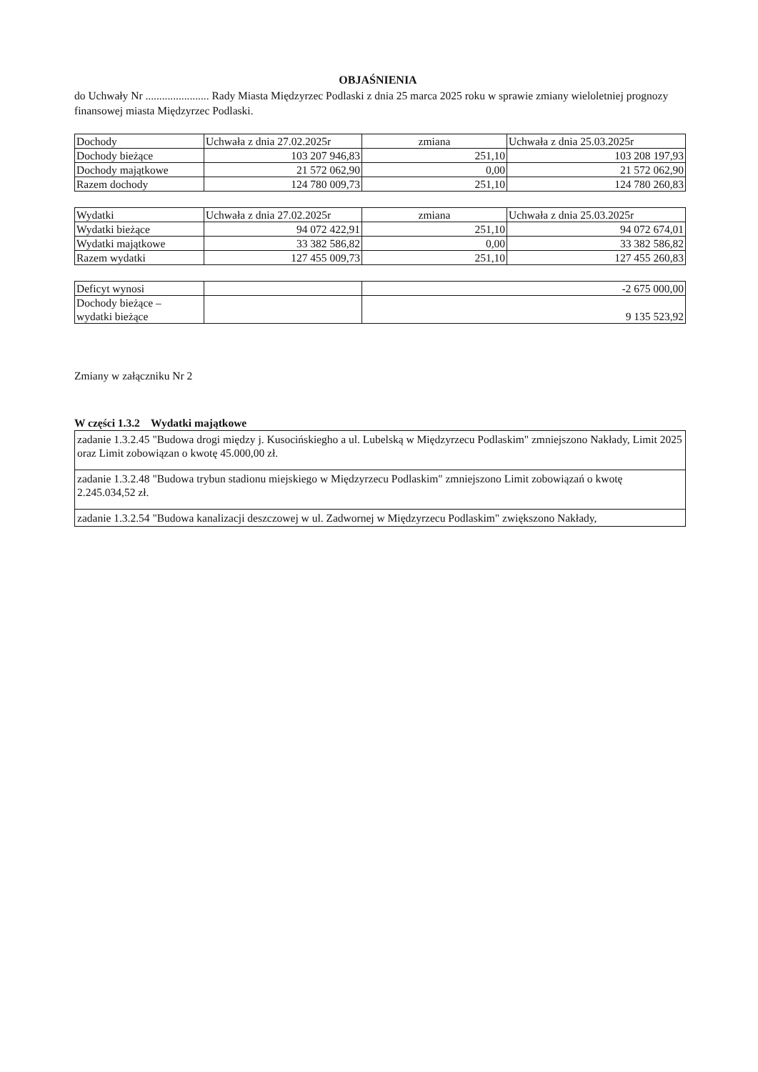OBJAŚNIENIA
do Uchwały Nr ....................... Rady Miasta Międzyrzec Podlaski z dnia 25 marca 2025 roku w sprawie zmiany wieloletniej prognozy finansowej miasta Międzyrzec Podlaski.
| Dochody | Uchwała z dnia 27.02.2025r | zmiana | Uchwała z dnia 25.03.2025r |
| Dochody bieżące | 103 207 946,83 | 251,10 | 103 208 197,93 |
| Dochody majątkowe | 21 572 062,90 | 0,00 | 21 572 062,90 |
| Razem dochody | 124 780 009,73 | 251,10 | 124 780 260,83 |
| Wydatki | Uchwała z dnia 27.02.2025r | zmiana | Uchwała z dnia 25.03.2025r |
| Wydatki bieżące | 94 072 422,91 | 251,10 | 94 072 674,01 |
| Wydatki majątkowe | 33 382 586,82 | 0,00 | 33 382 586,82 |
| Razem wydatki | 127 455 009,73 | 251,10 | 127 455 260,83 |
| Deficyt wynosi | | -2 675 000,00 |
| Dochody bieżące – wydatki bieżące | | 9 135 523,92 |
Zmiany w załączniku Nr 2
W części 1.3.2 Wydatki majątkowe
| zadanie 1.3.2.45 "Budowa drogi między j. Kusocińskiegho a ul. Lubelską w Międzyrzecu Podlaskim" zmniejszono Nakłady, Limit 2025 oraz Limit zobowiązan o kwotę 45.000,00 zł. |
| zadanie 1.3.2.48 "Budowa trybun stadionu miejskiego w Międzyrzecu Podlaskim" zmniejszono Limit zobowiązań o kwotę 2.245.034,52 zł. |
| zadanie 1.3.2.54 "Budowa kanalizacji deszczowej w ul. Zadwornej w Międzyrzecu Podlaskim" zwiększono Nakłady, |